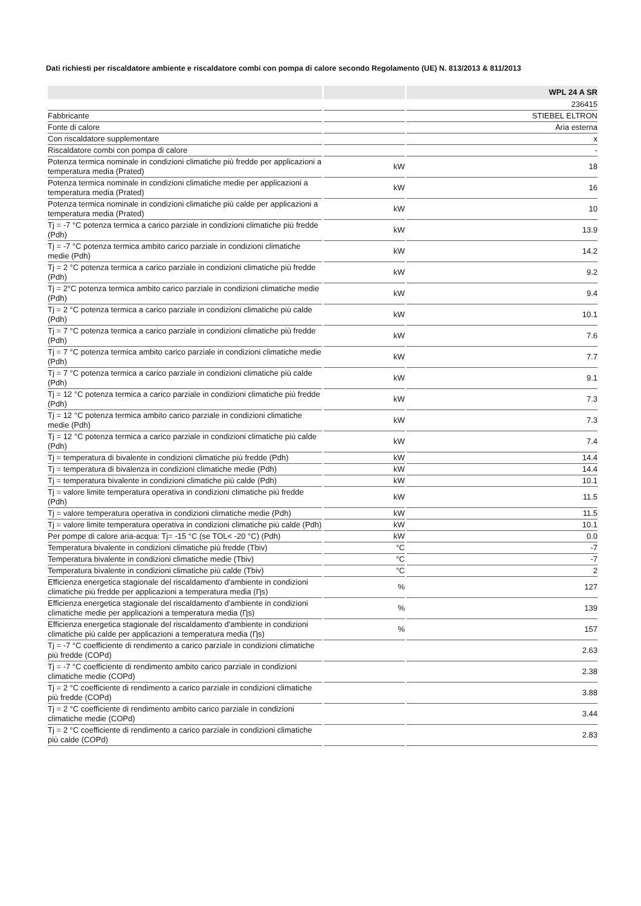Dati richiesti per riscaldatore ambiente e riscaldatore combi con pompa di calore secondo Regolamento (UE) N. 813/2013 & 811/2013
| | | WPL 24 A SR |
| --- | --- | --- |
| | | 236415 |
| Fabbricante | | STIEBEL ELTRON |
| Fonte di calore | | Aria esterna |
| Con riscaldatore supplementare | | x |
| Riscaldatore combi con pompa di calore | | - |
| Potenza termica nominale in condizioni climatiche più fredde per applicazioni a temperatura media (Prated) | kW | 18 |
| Potenza termica nominale in condizioni climatiche medie per applicazioni a temperatura media (Prated) | kW | 16 |
| Potenza termica nominale in condizioni climatiche più calde per applicazioni a temperatura media (Prated) | kW | 10 |
| Tj = -7 °C potenza termica a carico parziale in condizioni climatiche più fredde (Pdh) | kW | 13.9 |
| Tj = -7 °C potenza termica ambito carico parziale in condizioni climatiche medie (Pdh) | kW | 14.2 |
| Tj = 2 °C potenza termica a carico parziale in condizioni climatiche più fredde (Pdh) | kW | 9.2 |
| Tj = 2°C potenza termica ambito carico parziale in condizioni climatiche medie (Pdh) | kW | 9.4 |
| Tj = 2 °C potenza termica a carico parziale in condizioni climatiche più calde (Pdh) | kW | 10.1 |
| Tj = 7 °C potenza termica a carico parziale in condizioni climatiche più fredde (Pdh) | kW | 7.6 |
| Tj = 7 °C potenza termica ambito carico parziale in condizioni climatiche medie (Pdh) | kW | 7.7 |
| Tj = 7 °C potenza termica a carico parziale in condizioni climatiche più calde (Pdh) | kW | 9.1 |
| Tj = 12 °C potenza termica a carico parziale in condizioni climatiche più fredde (Pdh) | kW | 7.3 |
| Tj = 12 °C potenza termica ambito carico parziale in condizioni climatiche medie (Pdh) | kW | 7.3 |
| Tj = 12 °C potenza termica a carico parziale in condizioni climatiche più calde (Pdh) | kW | 7.4 |
| Tj = temperatura di bivalente in condizioni climatiche più fredde (Pdh) | kW | 14.4 |
| Tj = temperatura di bivalenza in condizioni climatiche medie (Pdh) | kW | 14.4 |
| Tj = temperatura bivalente in condizioni climatiche più calde (Pdh) | kW | 10.1 |
| Tj = valore limite temperatura operativa in condizioni climatiche più fredde (Pdh) | kW | 11.5 |
| Tj = valore temperatura operativa in condizioni climatiche medie (Pdh) | kW | 11.5 |
| Tj = valore limite temperatura operativa in condizioni climatiche più calde (Pdh) | kW | 10.1 |
| Per pompe di calore aria-acqua: Tj= -15 °C (se TOL< -20 °C) (Pdh) | kW | 0.0 |
| Temperatura bivalente in condizioni climatiche più fredde (Tbiv) | °C | -7 |
| Temperatura bivalente in condizioni climatiche medie (Tbiv) | °C | -7 |
| Temperatura bivalente in condizioni climatiche più calde (Tbiv) | °C | 2 |
| Efficienza energetica stagionale del riscaldamento d'ambiente in condizioni climatiche più fredde per applicazioni a temperatura media (Ƞs) | % | 127 |
| Efficienza energetica stagionale del riscaldamento d'ambiente in condizioni climatiche medie per applicazioni a temperatura media (Ƞs) | % | 139 |
| Efficienza energetica stagionale del riscaldamento d'ambiente in condizioni climatiche più calde per applicazioni a temperatura media (Ƞs) | % | 157 |
| Tj = -7 °C coefficiente di rendimento a carico parziale in condizioni climatiche più fredde (COPd) | | 2.63 |
| Tj = -7 °C coefficiente di rendimento ambito carico parziale in condizioni climatiche medie (COPd) | | 2.38 |
| Tj = 2 °C coefficiente di rendimento a carico parziale in condizioni climatiche più fredde (COPd) | | 3.88 |
| Tj = 2 °C coefficiente di rendimento ambito carico parziale in condizioni climatiche medie (COPd) | | 3.44 |
| Tj = 2 °C coefficiente di rendimento a carico parziale in condizioni climatiche più calde (COPd) | | 2.83 |